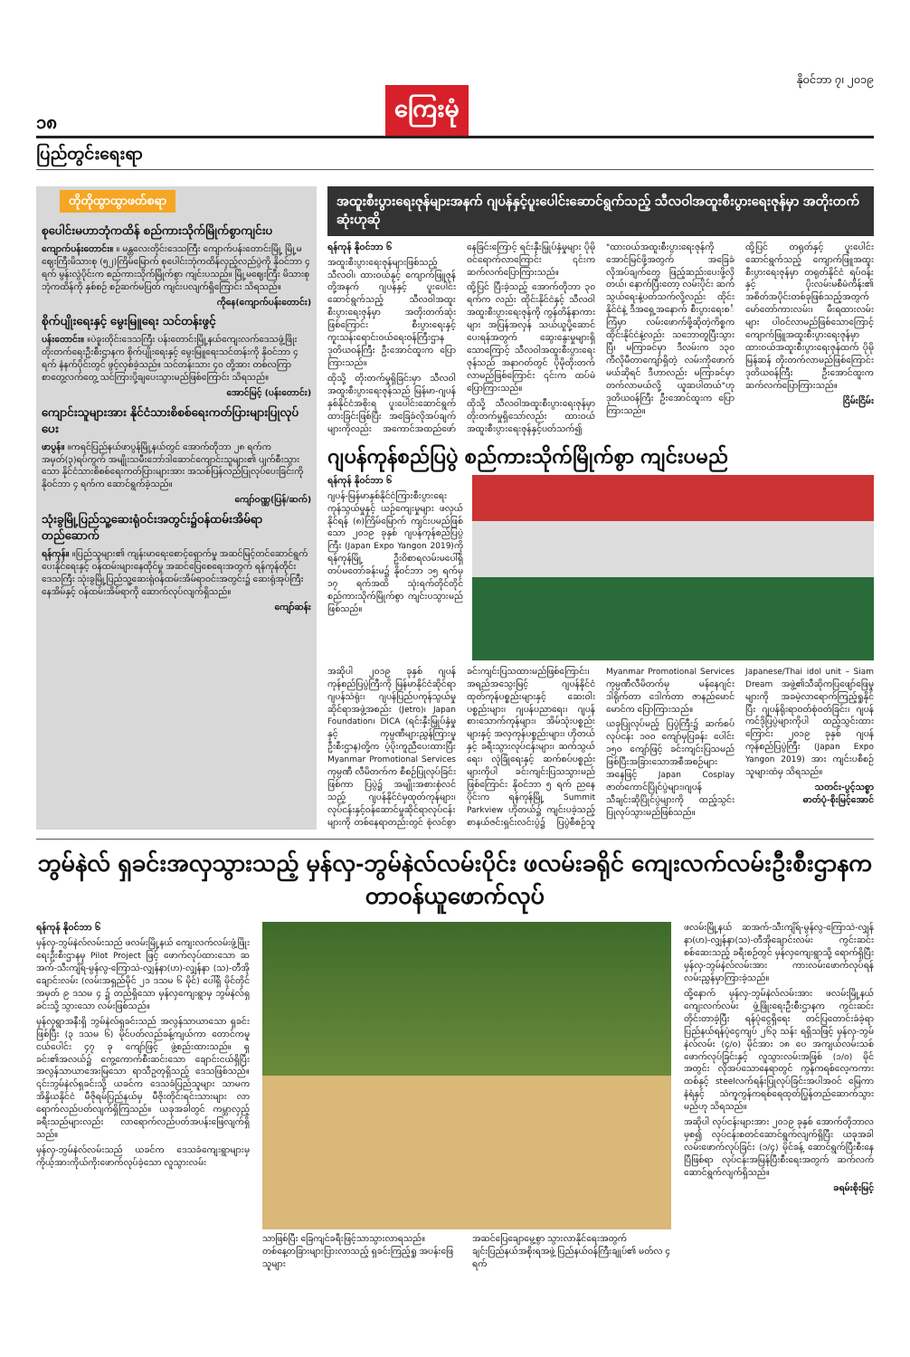၁၈
ကြေးမုံ
နိုဝင်ဘာ ၇၊ ၂၀၁၉
ပြည်တွင်းရေးရာ
တိုတိုထွာထွာဖတ်စရာ
စုပေါင်းမဟာဘုံကထိန် စည်ကားသိုက်မြိုက်စွာကျင်းပ
ကျောက်ပန်းတောင်း။ ။ မန္တလေးတိုင်းဒေသကြီး ကျောက်ပန်းတောင်းမြို့ မြို့မဈေးကြီးမိသားစု (၅၂)ကြိမ်မြောက် စုပေါင်းဘုံကထိန်လှည့်လည်ပွဲကို နိုဝင်ဘာ ၄ ရက် မွန်းလွဲပိုင်းက စည်ကားသိုက်မြိုက်စွာ ကျင်းပသည်။ မြို့မဈေးကြီး မိသားစု ဘုံကထိန်ကို နှစ်စဉ် စဉ်ဆက်မပြတ် ကျင်းပလျက်ရှိကြောင်း သိရသည်။
ကိုနေ(ကျောက်ပန်းတောင်း)
စိုက်ပျိုးရေးနှင့် မွေးမြူရေး သင်တန်းဖွင့်
ပန်းတောင်း။ ။ပဲခူးတိုင်းဒေသကြီး ပန်းတောင်းမြို့နယ်ကျေးလက်ဒေသဖွံ့ဖြိုးတိုးတက်ရေးဦးစီးဌာနက စိုက်ပျိုးရေးနှင့် မွေးမြူရေးသင်တန်းကို နိုဝင်ဘာ ၄ ရက် နံနက်ပိုင်းတွင် ဖွင့်လှစ်ခဲ့သည်။ သင်တန်းသား ၄၀ တို့အား တစ်လကြာ စာတွေ့လက်တွေ့ သင်ကြားပို့ချပေးသွားမည်ဖြစ်ကြောင်း သိရသည်။
အောင်မြင့် (ပန်းတောင်း)
ကျောင်းသူများအား နိုင်ငံသားစိစစ်ရေးကတ်ပြားများပြုလုပ်ပေး
ဖာပွန်။ ။ကရင်ပြည်နယ်ဖာပွန်မြို့နယ်တွင် အောက်တိုဘာ ၂၈ ရက်က အမှတ်(၃)ရပ်ကွက် အမျိုးသမီးဘော်ဒါဆောင်ကျောင်းသူများ၏ ပျက်စီးသွားသော နိုင်ငံသားစိစစ်ရေးကတ်ပြားများအား အသစ်ပြန်လည်ပြုလုပ်ပေးခြင်းကို နိုဝင်ဘာ ၄ ရက်က ဆောင်ရွက်ခဲ့သည်။
ကျော်ဝဏ္ဏ(ပြန်/ဆက်)
သုံးခွမြို့ပြည်သူ့ဆေးရုံဝင်းအတွင်း၌ဝန်ထမ်းအိမ်ရာတည်ဆောက်
ရန်ကုန်။ ။ပြည်သူများ၏ ကျန်းမာရေးစောင့်ရှောက်မှု အဆင်မြင့်တင်ဆောင်ရွက်ပေးနိုင်ရေးနှင့် ဝန်ထမ်းများနေထိုင်မှု အဆင်ပြေစေရေးအတွက် ရန်ကုန်တိုင်းဒေသကြီး သုံးခွမြို့ပြည်သူ့ဆေးရုံဝန်ထမ်းအိမ်ရာဝင်းအတွင်း၌ ဆေးရုံအုပ်ကြီးနေအိမ်နှင့် ဝန်ထမ်းအိမ်ရာကို ဆောက်လုပ်လျက်ရှိသည်။
ကျော်ဆန်း
အထူးစီးပွားရေးဇုန်များအနက် ဂျပန်နှင့်ပူးပေါင်းဆောင်ရွက်သည့် သီလဝါအထူးစီးပွားရေးဇုန်မှာ အတိုးတက်ဆုံးဟုဆို
ရန်ကုန် နိုဝင်ဘာ ၆
အထူးစီးပွားရေးဇုန်များဖြစ်သည့် သီလဝါ၊ ထားဝယ်နှင့် ကျောက်ဖြူဇုန်တို့အနက် ဂျပန်နှင့် ပူးပေါင်းဆောင်ရွက်သည့် သီလဝါအထူးစီးပွားရေးဇုန်မှာ အတိုးတက်ဆုံးဖြစ်ကြောင်း စီးပွားရေးနှင့် ကူးသန်းရောင်းဝယ်ရေးဝန်ကြီးဌာန ဒုတိယဝန်ကြီး ဦးအောင်ထူးက ပြောကြားသည်။
ထိုသို့ တိုးတက်မှုရှိခြင်းမှာ သီလဝါအထူးစီးပွားရေးဇုန်သည် မြန်မာ-ဂျပန် နှစ်နိုင်ငံအစိုးရ ပူးပေါင်းဆောင်ရွက်ထားခြင်းဖြစ်ပြီး အခြေခံလိုအပ်ချက်များကိုလည်း အကောင်အထည်ဖော်နေခြင်းကြောင့် ရင်းနှီးမြှုပ်နှံမှုများ ပိုမိုဝင်ရောက်လာကြောင်း ၎င်းက ဆက်လက်ပြောကြားသည်။
ထို့ပြင် ပြီးခဲ့သည့် အောက်တိုဘာ ၃၀ ရက်က လည်း ထိုင်းနိုင်ငံနှင့် သီလဝါအထူးစီးပွားရေးဇုန်ကို ကွန်တိန်နာကားများ အပြန်အလှန် သယ်ယူပို့ဆောင်ပေးရန်အတွက် ဆွေးနွေးမှုများရှိသောကြောင့် သီလဝါအထူးစီးပွားရေးဇုန်သည် အနာဂတ်တွင် ပိုမိုတိုးတက်လာမည်ဖြစ်ကြောင်း ၎င်းက ထပ်မံပြောကြားသည်။
ထိုသို့ သီလဝါအထူးစီးပွားရေးဇုန်မှာ တိုးတက်မှုရှိသော်လည်း ထားဝယ်အထူးစီးပွားရေးဇုန်နှင့်ပတ်သက်၍ "ထားဝယ်အထူးစီးပွားရေးဇုန်ကို အောင်မြင်ဖို့အတွက် အခြေခံလိုအပ်ချက်တွေ ဖြည့်ဆည်းပေးဖို့လိုတယ်၊ နောက်ပြီးတော့ လမ်းပိုင်း ဆက်သွယ်ရေးနဲ့ပတ်သက်လို့လည်း ထိုင်းနိုင်ငံနဲ့ ဒီအရှေ့အနောက် စီးပွားရေးစင်္ကြံမှာ လမ်းဖောက်ဖို့ဆိုတဲ့ကိစ္စက ထိုင်းနိုင်ငံနဲ့လည်း သဘောတူပြီးသွားပြီ၊ မကြာခင်မှာ ဒီလမ်းက ၁၃၀ ကီလိုမီတာကျော်ရှိတဲ့ လမ်းကိုဖောက်မယ်ဆိုရင် ဒီဟာလည်း မကြာခင်မှာ တက်လာမယ်လို့ ယူဆပါတယ်"ဟု ဒုတိယဝန်ကြီး ဦးအောင်ထူးက ပြောကြားသည်။
ထို့ပြင် တရုတ်နှင့် ပူးပေါင်းဆောင်ရွက်သည့် ကျောက်ဖြူအထူးစီးပွားရေးဇုန်မှာ တရုတ်နိုင်ငံ ရပ်ဝန်းနှင့် ပိုးလမ်းမစီမံကိန်း၏ အစိတ်အပိုင်းတစ်ခုဖြစ်သည့်အတွက် မော်တော်ကားလမ်း၊ မီးရထားလမ်းများ ပါဝင်လာမည်ဖြစ်သောကြောင့် ကျောက်ဖြူအထူးစီးပွားရေးဇုန်မှာ ထားဝယ်အထူးစီးပွားရေးဇုန်ထက် ပိုမိုမြန်ဆန် တိုးတက်လာမည်ဖြစ်ကြောင်း ဒုတိယဝန်ကြီး ဦးအောင်ထူးက ဆက်လက်ပြောကြားသည်။
ငြိမ်းငြိမ်း
ဂျပန်ကုန်စည်ပြပွဲ စည်ကားသိုက်မြိုက်စွာ ကျင်းပမည်
ရန်ကုန် နိုဝင်ဘာ ၆
ဂျပန်-မြန်မာနှစ်နိုင်ငံကြားစီးပွားရေး ကုန်သွယ်မှုနှင့် ယဉ်ကျေးမှုများ ဖလှယ်နိုင်ရန် (၈)ကြိမ်မြောက် ကျင်းပမည်ဖြစ်သော ၂၀၁၉ ခုနှစ် ဂျပန်ကုန်စည်ပြပွဲကြီး (Japan Expo Yangon 2019)ကို ရန်ကုန်မြို့ ဦးဝိစာရလမ်းမပေါ်ရှိ တပ်မတော်ခန်းမ၌ နိုဝင်ဘာ ၁၅ ရက်မှ ၁၇ ရက်အထိ သုံးရက်တိုင်တိုင် စည်ကားသိုက်မြိုက်စွာ ကျင်းပသွားမည်ဖြစ်သည်။
အဆိုပါ ၂၀၁၉ ခုနှစ် ဂျပန် ကုန်စည်ပြပွဲကြီးကို မြန်မာနိုင်ငံဆိုင်ရာ ဂျပန်သံရုံး၊ ဂျပန်ပြည်ပကုန်သွယ်မှုဆိုင်ရာအဖွဲ့အစည်း (Jetro)၊ Japan Foundation၊ DICA (ရင်းနှီးမြှုပ်နှံမှုနှင့် ကုမ္ပဏီများညွှန်ကြားမှုဦးစီးဌာန)တို့က ပံ့ပိုးကူညီပေးထားပြီး Myanmar Promotional Services ကုမ္ပဏီ လီမိတက်က စီစဉ်ပြုလုပ်ခြင်းဖြစ်ကာ ပြပွဲ၌ အမျိုးအစားစုံလင်သည့် ဂျပန်နိုင်ငံမှထုတ်ကုန်များ၊ လုပ်ငန်းနှင့်ဝန်ဆောင်မှုဆိုင်ရာလုပ်ငန်းများကို တစ်နေရာတည်းတွင် စုံလင်စွာ ခင်းကျင်းပြသထားမည်ဖြစ်ကြောင်း၊ အရည်အသွေးမြင့် ဂျပန်နိုင်ငံ ထုတ်ကုန်ပစ္စည်းများနှင့် ဆေးဝါးပစ္စည်းများ၊ ဂျပန်ပညာရေး၊ ဂျပန်စားသောက်ကုန်များ၊ အိမ်သုံးပစ္စည်းများနှင့် အလှကုန်ပစ္စည်းများ၊ ဟိုတယ်နှင့် ခရီးသွားလုပ်ငန်းများ၊ ဆက်သွယ်ရေး၊ လုံခြုံရေးနှင့် ဆက်စပ်ပစ္စည်းများကိုပါ ခင်းကျင်းပြသသွားမည်ဖြစ်ကြောင်း နိုဝင်ဘာ ၅ ရက် ညနေပိုင်းက ရန်ကုန်မြို့ Summit Parkview ဟိုတယ်၌ ကျင်းပခဲ့သည့် စာနယ်ဇင်းရှင်းလင်းပွဲ၌ ပြပွဲစီစဉ်သူ Myanmar Promotional Services ကုမ္ပဏီလီမိတက်မှ မန်နေဂျင်းဒါရိုက်တာ ဒေါက်တာ ဇာနည်မောင်မောင်က ပြောကြားသည်။
ယခုပြုလုပ်မည့် ပြပွဲကြီး၌ ဆက်စပ်လုပ်ငန်း ၁၀၀ ကျော်မှပြခန်း ပေါင်း ၁၅၀ ကျော်ဖြင့် ခင်းကျင်းပြသမည်ဖြစ်ပြီးအခြားသောအစီအစဉ်များအနေဖြင့် Japan Cosplay ဇာတ်ကောင်ပြိုင်ပွဲများ၊ဂျပန်သီချင်းဆိုပြိုင်ပွဲများကို ထည့်သွင်းပြုလုပ်သွားမည်ဖြစ်သည်။ Japanese/Thai idol unit – Siam Dream အဖွဲ့၏သီဆိုကပြဖျော်ဖြေမှုများကို အခမဲ့လာရောက်ကြည့်ရှုနိုင်ပြီး ဂျပန်ရိုးရာဝတ်စုံဝတ်ခြင်း၊ ဂျပန်ကင်ဒိုပြပွဲများကိုပါ ထည့်သွင်းထားကြောင်း ၂၀၁၉ ခုနှစ် ဂျပန်ကုန်စည်ပြပွဲကြီး (Japan Expo Yangon 2019) အား ကျင်းပစီစဉ်သူများထံမှ သိရသည်။
သတင်း-ပွင့်သစ္စာ
ဓာတ်ပုံ-စိုးမြင့်အောင်
ဘွမ်နဲလ် ရှခင်းအလှသွားသည့် မှန်လှ-ဘွမ်နဲလ်လမ်းပိုင်း ဖလမ်းခရိုင် ကျေးလက်လမ်းဦးစီးဌာနက တာဝန်ယူဖောက်လုပ်
ရန်ကုန် နိုဝင်ဘာ ၆
မှန်လှ-ဘွမ်နဲလ်လမ်းသည် ဖလမ်းမြို့နယ် ကျေးလက်လမ်းဖွံ့ဖြိုးရေးဦးစီးဌာနမှ Pilot Project ဖြင့် ဖောက်လုပ်ထားသော ဆအက်-သီးကျိရ်-မွန်လွ-ကြောသဲ-လျှန်နာ(ဟ)-လျှန်နာ (သ)-တီအိုချောင်းလမ်း (လမ်းအရှည်မိုင် ၂၁ ဒသမ ၆ မိုင်) ပေါ်ရှိ မိုင်တိုင်အမှတ် ၉ ဒသမ ၄ ၌ တည်ရှိသော မှန်လှကျေးရွာမှ ဘွမ်နဲလ်ရှခင်းသို့ သွားသော လမ်းဖြစ်သည်။
မှန်လှရွာအနီးရှိ ဘွမ်နဲလ်ရှခင်းသည် အလွန်သာယာသော ရှခင်းဖြစ်ပြီး (၃ ဒသမ ၆) မိုင်ပတ်လည်ခန့်ကျယ်ကာ တောင်ကမူငယ်ပေါင်း ၄၇ ခု ကျော်ဖြင့် ဖွဲ့စည်းထားသည်။ ရှခင်း၏အလယ်၌ ကွေ့ကောက်စီးဆင်းသော ချောင်းငယ်ရှိပြီး အလွန်သာယာအေးမြသော ရာသီဥတုရှိသည့် ဒေသဖြစ်သည်။ ၎င်းဘွမ်နဲလ်ရှခင်းသို့ ယခင်က ဒေသခံပြည်သူများ သာမက အိန္ဒိယနိုင်ငံ မီဇိုရမ်ပြည်နယ်မှ မီဇိုးတိုင်းရင်းသားများ လာရောက်လည်ပတ်လျက်ရှိကြသည်။ ယခုအခါတွင် ကမ္ဘာလှည့်ခရီးသည်များလည်း လာရောက်လည်ပတ်အပန်းဖြေလျက်ရှိသည်။
မှန်လှ-ဘွမ်နဲလ်လမ်းသည် ယခင်က ဒေသခံကျေးရွာများမှ ကိုယ့်အားကိုယ်ကိုးဖောက်လုပ်ခဲ့သော လူသွားလမ်း
သာဖြစ်ပြီး ခြေကျင်ခရီးဖြင့်သာသွားလာရသည်။ တစ်နေ့တခြားများပြားလာသည့် ရှခင်းကြည့်ရှု အပန်းဖြေသူများ
အဆင်ပြေချောမွေ့စွာ သွားလာနိုင်ရေးအတွက် ချင်းပြည်နယ်အစိုးရအဖွဲ့ ပြည်နယ်ဝန်ကြီးချုပ်၏ မတ်လ ၄ ရက်
ဖလမ်းမြို့နယ် ဆအက်-သီးကျိရ်-မွန်လွ-ကြောသဲ-လျှန်နာ(ဟ)-လျှန်နာ(သ)-တီအိုချောင်းလမ်း ကွင်းဆင်းစစ်ဆေးသည့် ခရီးစဉ်တွင် မှန်လှကျေးရွာသို့ ရောက်ရှိပြီး မှန်လှ-ဘွမ်နဲလ်လမ်းအား ကားလမ်းဖောက်လုပ်ရန် လမ်းညွှန်မှာကြားခဲ့သည်။
ထို့နောက် မှန်လှ-ဘွမ်နဲလ်လမ်းအား ဖလမ်းမြို့နယ် ကျေးလက်လမ်း ဖွံ့ဖြိုးရေးဦးစီးဌာနက ကွင်းဆင်းတိုင်းတာခဲ့ပြီး ရန်ပုံငွေရှိရေး တင်ပြတောင်းခံခဲ့ရာ ပြည်နယ်ရန်ပုံငွေကျပ် ၂၆၃ သန်း ရရှိသဖြင့် မှန်လှ-ဘွမ်နဲလ်လမ်း (၄/၀) မိုင်အား ၁၈ ပေ အကျယ်လမ်းသစ်ဖောက်လုပ်ခြင်းနှင့် လူသွားလမ်းအဖြစ် (၁/၀) မိုင်အတွင်း လိုအပ်သောနေရာတွင် ကွန်ကရစ်လေ့ကကားထစ်နှင့် steelလက်ရန်းပြုလုပ်ခြင်းအပါအဝင် မြေကာနံရံနှင့် သံကူကွန်ကရစ်ရေထုတ်ပြွန်တည်ဆောက်သွားမည်ဟု သိရသည်။
အဆိုပါ လုပ်ငန်းများအား ၂၀၁၉ ခုနှစ် အောက်တိုဘာလမှစ၍ လုပ်ငန်းစတင်ဆောင်ရွက်လျက်ရှိပြီး ယခုအခါ လမ်းဖောက်လုပ်ခြင်း (၁/၄) မိုင်ခန့် ဆောင်ရွက်ပြီးစီးနေပြီဖြစ်ရာ လုပ်ငန်းအမြန်ပြီးစီးရေးအတွက် ဆက်လက်ဆောင်ရွက်လျက်ရှိသည်။
ခရမ်းစိုးမြင့်